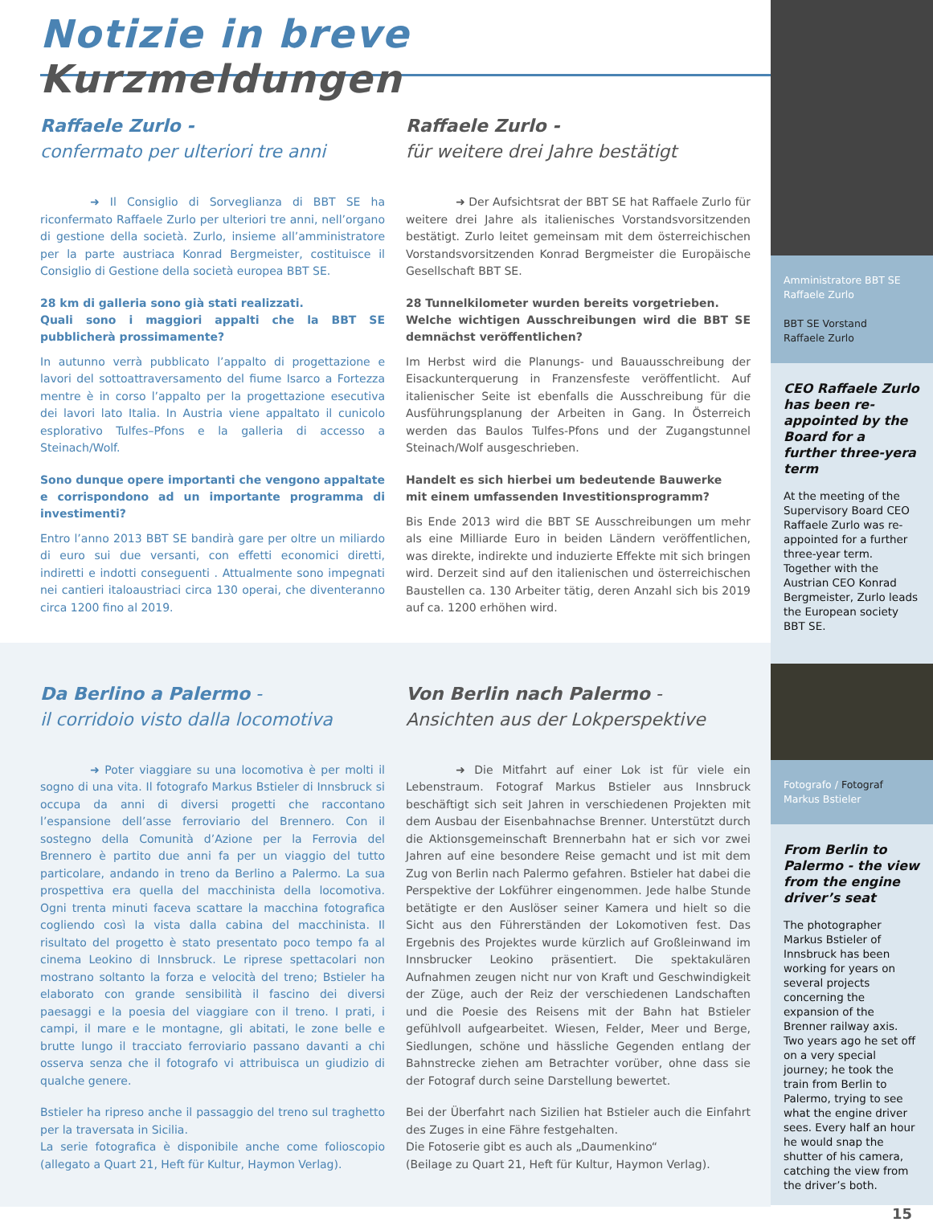Notizie in breve Kurzmeldungen
Raffaele Zurlo -
confermato per ulteriori tre anni
➜ Il Consiglio di Sorveglianza di BBT SE ha riconfermato Raffaele Zurlo per ulteriori tre anni, nell’organo di gestione della società. Zurlo, insieme all’amministratore per la parte austriaca Konrad Bergmeister, costituisce il Consiglio di Gestione della società europea BBT SE.
28 km di galleria sono già stati realizzati.
Quali sono i maggiori appalti che la BBT SE pubblicherà prossimamente?
In autunno verrà pubblicato l’appalto di progettazione e lavori del sottoattraversamento del fiume Isarco a Fortezza mentre è in corso l’appalto per la progettazione esecutiva dei lavori lato Italia. In Austria viene appaltato il cunicolo esplorativo Tulfes–Pfons e la galleria di accesso a Steinach/Wolf.
Sono dunque opere importanti che vengono appaltate e corrispondono ad un importante programma di investimenti?
Entro l’anno 2013 BBT SE bandirà gare per oltre un miliardo di euro sui due versanti, con effetti economici diretti, indiretti e indotti conseguenti . Attualmente sono impegnati nei cantieri italoaustriaci circa 130 operai, che diventeranno circa 1200 fino al 2019.
Raffaele Zurlo -
für weitere drei Jahre bestätigt
➜ Der Aufsichtsrat der BBT SE hat Raffaele Zurlo für weitere drei Jahre als italienisches Vorstandsvorsitzenden bestätigt. Zurlo leitet gemeinsam mit dem österreichischen Vorstandsvorsitzenden Konrad Bergmeister die Europäische Gesellschaft BBT SE.
28 Tunnelkilometer wurden bereits vorgetrieben.
Welche wichtigen Ausschreibungen wird die BBT SE demnächst veröffentlichen?
Im Herbst wird die Planungs- und Bauausschreibung der Eisackunterquerung in Franzensfeste veröffentlicht. Auf italienischer Seite ist ebenfalls die Ausschreibung für die Ausführungsplanung der Arbeiten in Gang. In Österreich werden das Baulos Tulfes-Pfons und der Zugangstunnel Steinach/Wolf ausgeschrieben.
Handelt es sich hierbei um bedeutende Bauwerke
mit einem umfassenden Investitionsprogramm?
Bis Ende 2013 wird die BBT SE Ausschreibungen um mehr als eine Milliarde Euro in beiden Ländern veröffentlichen, was direkte, indirekte und induzierte Effekte mit sich bringen wird. Derzeit sind auf den italienischen und österreichischen Baustellen ca. 130 Arbeiter tätig, deren Anzahl sich bis 2019 auf ca. 1200 erhöhen wird.
Da Berlino a Palermo -
il corridoio visto dalla locomotiva
➜ Poter viaggiare su una locomotiva è per molti il sogno di una vita. Il fotografo Markus Bstieler di Innsbruck si occupa da anni di diversi progetti che raccontano l’espansione dell’asse ferroviario del Brennero. Con il sostegno della Comunità d’Azione per la Ferrovia del Brennero è partito due anni fa per un viaggio del tutto particolare, andando in treno da Berlino a Palermo. La sua prospettiva era quella del macchinista della locomotiva. Ogni trenta minuti faceva scattare la macchina fotografica cogliendo così la vista dalla cabina del macchinista. Il risultato del progetto è stato presentato poco tempo fa al cinema Leokino di Innsbruck. Le riprese spettacolari non mostrano soltanto la forza e velocità del treno; Bstieler ha elaborato con grande sensibilità il fascino dei diversi paesaggi e la poesia del viaggiare con il treno. I prati, i campi, il mare e le montagne, gli abitati, le zone belle e brutte lungo il tracciato ferroviario passano davanti a chi osserva senza che il fotografo vi attribuisca un giudizio di qualche genere.
Bstieler ha ripreso anche il passaggio del treno sul traghetto per la traversata in Sicilia.
La serie fotografica è disponibile anche come folioscopio (allegato a Quart 21, Heft für Kultur, Haymon Verlag).
Von Berlin nach Palermo -
Ansichten aus der Lokperspektive
➜ Die Mitfahrt auf einer Lok ist für viele ein Lebenstraum. Fotograf Markus Bstieler aus Innsbruck beschäftigt sich seit Jahren in verschiedenen Projekten mit dem Ausbau der Eisenbahnachse Brenner. Unterstützt durch die Aktionsgemeinschaft Brennerbahn hat er sich vor zwei Jahren auf eine besondere Reise gemacht und ist mit dem Zug von Berlin nach Palermo gefahren. Bstieler hat dabei die Perspektive der Lokführer eingenommen. Jede halbe Stunde betätigte er den Auslöser seiner Kamera und hielt so die Sicht aus den Führerständen der Lokomotiven fest. Das Ergebnis des Projektes wurde kürzlich auf Großleinwand im Innsbrucker Leokino präsentiert. Die spektakulären Aufnahmen zeugen nicht nur von Kraft und Geschwindigkeit der Züge, auch der Reiz der verschiedenen Landschaften und die Poesie des Reisens mit der Bahn hat Bstieler gefühlvoll aufgearbeitet. Wiesen, Felder, Meer und Berge, Siedlungen, schöne und hässliche Gegenden entlang der Bahnstrecke ziehen am Betrachter vorüber, ohne dass sie der Fotograf durch seine Darstellung bewertet.
Bei der Überfahrt nach Sizilien hat Bstieler auch die Einfahrt des Zuges in eine Fähre festgehalten.
Die Fotoserie gibt es auch als „Daumenkino“
(Beilage zu Quart 21, Heft für Kultur, Haymon Verlag).
Amministratore BBT SE
Raffaele Zurlo
BBT SE Vorstand
Raffaele Zurlo
CEO Raffaele Zurlo has been re-appointed by the Board for a further three-yera term
At the meeting of the Supervisory Board CEO Raffaele Zurlo was re-appointed for a further three-year term. Together with the Austrian CEO Konrad Bergmeister, Zurlo leads the European society BBT SE.
Fotografo / Fotograf
Markus Bstieler
From Berlin to Palermo - the view from the engine driver’s seat
The photographer Markus Bstieler of Innsbruck has been working for years on several projects concerning the expansion of the Brenner railway axis. Two years ago he set off on a very special journey; he took the train from Berlin to Palermo, trying to see what the engine driver sees. Every half an hour he would snap the shutter of his camera, catching the view from the driver’s both.
15